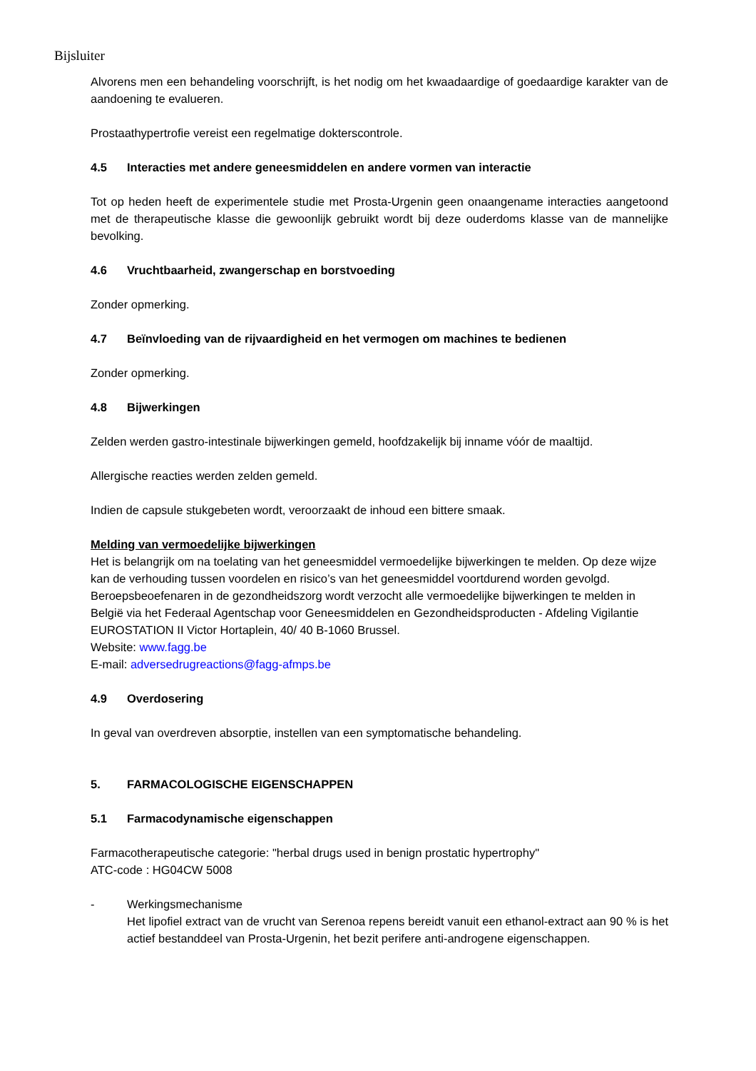Bijsluiter
Alvorens men een behandeling voorschrijft, is het nodig om het kwaadaardige of goedaardige karakter van de aandoening te evalueren.
Prostaathypertrofie vereist een regelmatige dokterscontrole.
4.5 Interacties met andere geneesmiddelen en andere vormen van interactie
Tot op heden heeft de experimentele studie met Prosta-Urgenin geen onaangename interacties aangetoond met de therapeutische klasse die gewoonlijk gebruikt wordt bij deze ouderdoms klasse van de mannelijke bevolking.
4.6 Vruchtbaarheid, zwangerschap en borstvoeding
Zonder opmerking.
4.7 Beïnvloeding van de rijvaardigheid en het vermogen om machines te bedienen
Zonder opmerking.
4.8 Bijwerkingen
Zelden werden gastro-intestinale bijwerkingen gemeld, hoofdzakelijk bij inname vóór de maaltijd.
Allergische reacties werden zelden gemeld.
Indien de capsule stukgebeten wordt, veroorzaakt de inhoud een bittere smaak.
Melding van vermoedelijke bijwerkingen
Het is belangrijk om na toelating van het geneesmiddel vermoedelijke bijwerkingen te melden. Op deze wijze kan de verhouding tussen voordelen en risico’s van het geneesmiddel voortdurend worden gevolgd. Beroepsbeoefenaren in de gezondheidszorg wordt verzocht alle vermoedelijke bijwerkingen te melden in België via het Federaal Agentschap voor Geneesmiddelen en Gezondheidsproducten - Afdeling Vigilantie EUROSTATION II Victor Hortaplein, 40/ 40 B-1060 Brussel.
Website: www.fagg.be
E-mail: adversedrugreactions@fagg-afmps.be
4.9 Overdosering
In geval van overdreven absorptie, instellen van een symptomatische behandeling.
5. FARMACOLOGISCHE EIGENSCHAPPEN
5.1 Farmacodynamische eigenschappen
Farmacotherapeutische categorie: "herbal drugs used in benign prostatic hypertrophy"
ATC-code : HG04CW 5008
- Werkingsmechanisme
Het lipofiel extract van de vrucht van Serenoa repens bereidt vanuit een ethanol-extract aan 90 % is het actief bestanddeel van Prosta-Urgenin, het bezit perifere anti-androgene eigenschappen.